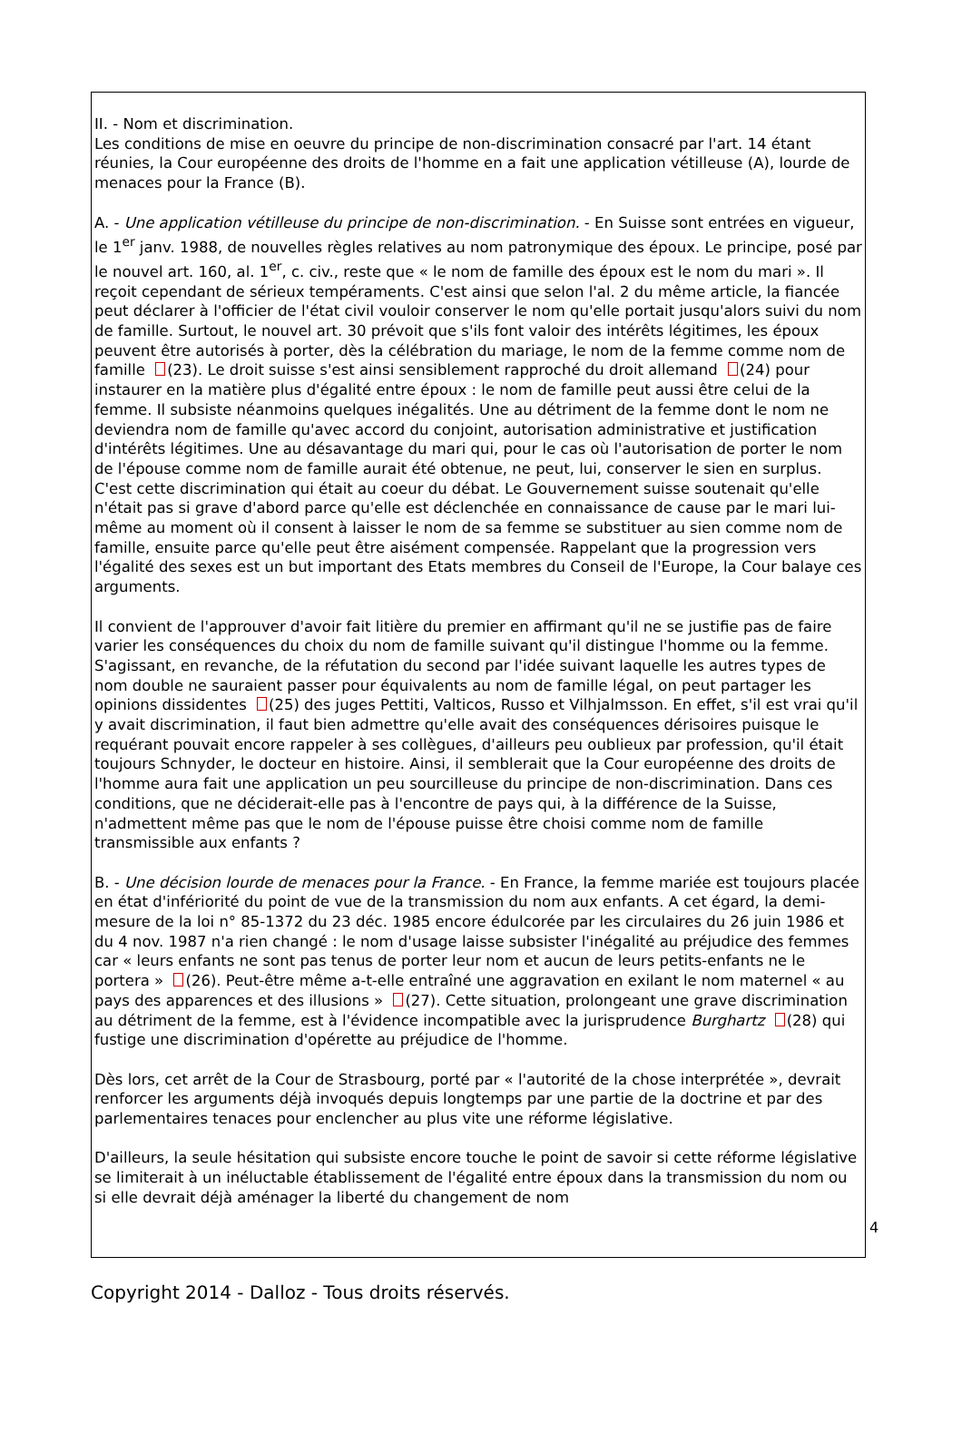II. - Nom et discrimination.
Les conditions de mise en oeuvre du principe de non-discrimination consacré par l'art. 14 étant réunies, la Cour européenne des droits de l'homme en a fait une application vétilleuse (A), lourde de menaces pour la France (B).
A. - Une application vétilleuse du principe de non-discrimination. - En Suisse sont entrées en vigueur, le 1<sup>er</sup> janv. 1988, de nouvelles règles relatives au nom patronymique des époux. Le principe, posé par le nouvel art. 160, al. 1<sup>er</sup>, c. civ., reste que « le nom de famille des époux est le nom du mari ». Il reçoit cependant de sérieux tempéraments. C'est ainsi que selon l'al. 2 du même article, la fiancée peut déclarer à l'officier de l'état civil vouloir conserver le nom qu'elle portait jusqu'alors suivi du nom de famille. Surtout, le nouvel art. 30 prévoit que s'ils font valoir des intérêts légitimes, les époux peuvent être autorisés à porter, dès la célébration du mariage, le nom de la femme comme nom de famille (23). Le droit suisse s'est ainsi sensiblement rapproché du droit allemand (24) pour instaurer en la matière plus d'égalité entre époux : le nom de famille peut aussi être celui de la femme. Il subsiste néanmoins quelques inégalités. Une au détriment de la femme dont le nom ne deviendra nom de famille qu'avec accord du conjoint, autorisation administrative et justification d'intérêts légitimes. Une au désavantage du mari qui, pour le cas où l'autorisation de porter le nom de l'épouse comme nom de famille aurait été obtenue, ne peut, lui, conserver le sien en surplus. C'est cette discrimination qui était au coeur du débat. Le Gouvernement suisse soutenait qu'elle n'était pas si grave d'abord parce qu'elle est déclenchée en connaissance de cause par le mari lui-même au moment où il consent à laisser le nom de sa femme se substituer au sien comme nom de famille, ensuite parce qu'elle peut être aisément compensée. Rappelant que la progression vers l'égalité des sexes est un but important des Etats membres du Conseil de l'Europe, la Cour balaye ces arguments.
Il convient de l'approuver d'avoir fait litière du premier en affirmant qu'il ne se justifie pas de faire varier les conséquences du choix du nom de famille suivant qu'il distingue l'homme ou la femme. S'agissant, en revanche, de la réfutation du second par l'idée suivant laquelle les autres types de nom double ne sauraient passer pour équivalents au nom de famille légal, on peut partager les opinions dissidentes (25) des juges Pettiti, Valticos, Russo et Vilhjalmsson. En effet, s'il est vrai qu'il y avait discrimination, il faut bien admettre qu'elle avait des conséquences dérisoires puisque le requérant pouvait encore rappeler à ses collègues, d'ailleurs peu oublieux par profession, qu'il était toujours Schnyder, le docteur en histoire. Ainsi, il semblerait que la Cour européenne des droits de l'homme aura fait une application un peu sourcilleuse du principe de non-discrimination. Dans ces conditions, que ne déciderait-elle pas à l'encontre de pays qui, à la différence de la Suisse, n'admettent même pas que le nom de l'épouse puisse être choisi comme nom de famille transmissible aux enfants ?
B. - Une décision lourde de menaces pour la France. - En France, la femme mariée est toujours placée en état d'infériorité du point de vue de la transmission du nom aux enfants. A cet égard, la demi-mesure de la loi n° 85-1372 du 23 déc. 1985 encore édulcorée par les circulaires du 26 juin 1986 et du 4 nov. 1987 n'a rien changé : le nom d'usage laisse subsister l'inégalité au préjudice des femmes car « leurs enfants ne sont pas tenus de porter leur nom et aucun de leurs petits-enfants ne le portera » (26). Peut-être même a-t-elle entraîné une aggravation en exilant le nom maternel « au pays des apparences et des illusions » (27). Cette situation, prolongeant une grave discrimination au détriment de la femme, est à l'évidence incompatible avec la jurisprudence Burghartz (28) qui fustige une discrimination d'opérette au préjudice de l'homme.
Dès lors, cet arrêt de la Cour de Strasbourg, porté par « l'autorité de la chose interprétée », devrait renforcer les arguments déjà invoqués depuis longtemps par une partie de la doctrine et par des parlementaires tenaces pour enclencher au plus vite une réforme législative.
D'ailleurs, la seule hésitation qui subsiste encore touche le point de savoir si cette réforme législative se limiterait à un inéluctable établissement de l'égalité entre époux dans la transmission du nom ou si elle devrait déjà aménager la liberté du changement de nom
4
Copyright 2014 - Dalloz - Tous droits réservés.